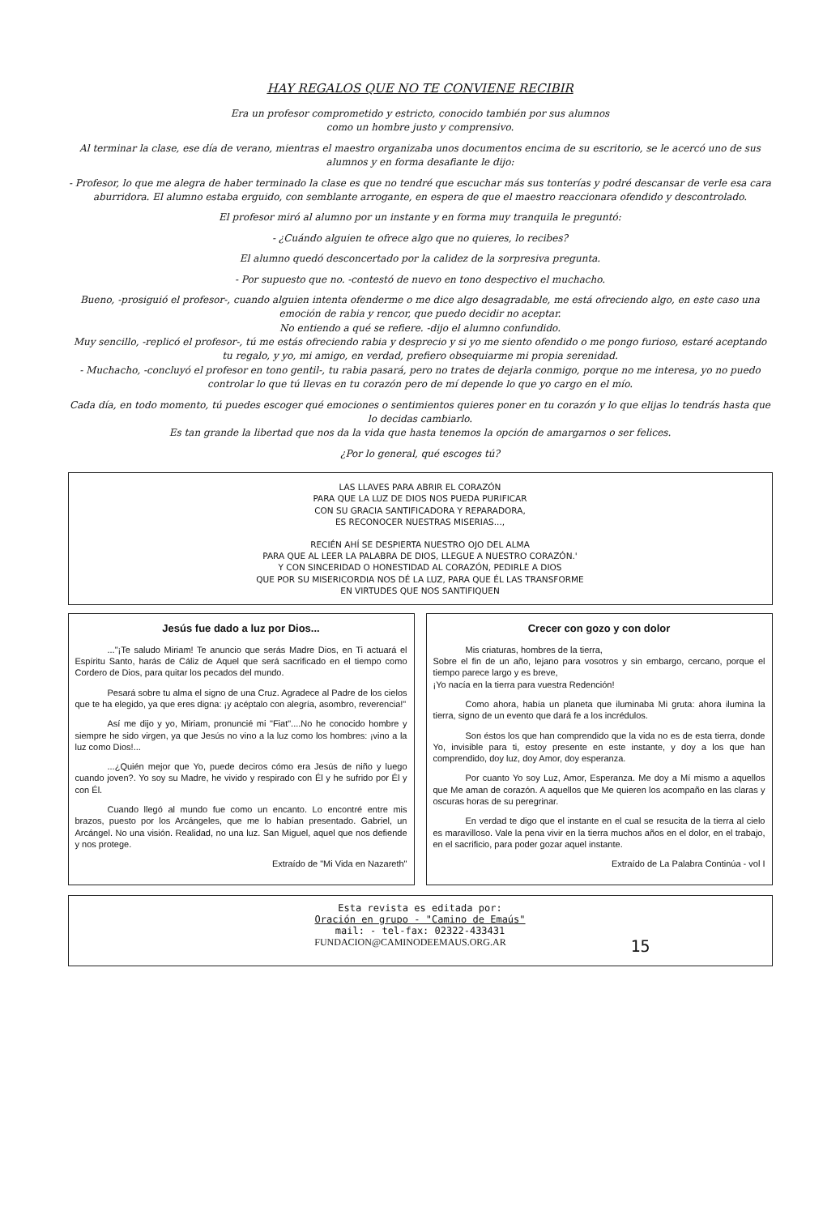HAY REGALOS QUE NO TE CONVIENE RECIBIR
Era un profesor comprometido y estricto, conocido también por sus alumnos
como un hombre justo y comprensivo.
Al terminar la clase, ese día de verano, mientras el maestro organizaba unos documentos encima de su escritorio, se le acercó uno de sus alumnos y en forma desafiante le dijo:
- Profesor, lo que me alegra de haber terminado la clase es que no tendré que escuchar más sus tonterías y podré descansar de verle esa cara aburridora. El alumno estaba erguido, con semblante arrogante, en espera de que el maestro reaccionara ofendido y descontrolado.
El profesor miró al alumno por un instante y en forma muy tranquila le preguntó:
- ¿Cuándo alguien te ofrece algo que no quieres, lo recibes?
El alumno quedó desconcertado por la calidez de la sorpresiva pregunta.
- Por supuesto que no. -contestó de nuevo en tono despectivo el muchacho.
Bueno, -prosiguió el profesor-, cuando alguien intenta ofenderme o me dice algo desagradable, me está ofreciendo algo, en este caso una emoción de rabia y rencor, que puedo decidir no aceptar.
No entiendo a qué se refiere. -dijo el alumno confundido.
Muy sencillo, -replicó el profesor-, tú me estás ofreciendo rabia y desprecio y si yo me siento ofendido o me pongo furioso, estaré aceptando tu regalo, y yo, mi amigo, en verdad, prefiero obsequiarme mi propia serenidad.
- Muchacho, -concluyó el profesor en tono gentil-, tu rabia pasará, pero no trates de dejarla conmigo, porque no me interesa, yo no puedo controlar lo que tú llevas en tu corazón pero de mí depende lo que yo cargo en el mío.
Cada día, en todo momento, tú puedes escoger qué emociones o sentimientos quieres poner en tu corazón y lo que elijas lo tendrás hasta que lo decidas cambiarlo.
Es tan grande la libertad que nos da la vida que hasta tenemos la opción de amargarnos o ser felices.
¿Por lo general, qué escoges tú?
LAS LLAVES PARA ABRIR EL CORAZÓN
PARA QUE LA LUZ DE DIOS NOS PUEDA PURIFICAR
CON SU GRACIA SANTIFICADORA Y REPARADORA,
ES RECONOCER NUESTRAS MISERIAS...,
RECIÉN AHÍ SE DESPIERTA NUESTRO OJO DEL ALMA
PARA QUE AL LEER LA PALABRA DE DIOS, LLEGUE A NUESTRO CORAZÓN.'
Y CON SINCERIDAD O HONESTIDAD AL CORAZÓN, PEDIRLE A DIOS
QUE POR SU MISERICORDIA NOS DÉ LA LUZ, PARA QUE ÉL LAS TRANSFORME
EN VIRTUDES QUE NOS SANTIFIQUEN
Jesús fue dado a luz por Dios...
..."¡Te saludo Miriam! Te anuncio que serás Madre Dios, en Ti actuará el Espíritu Santo, harás de Cáliz de Aquel que será sacrificado en el tiempo como Cordero de Dios, para quitar los pecados del mundo.
Pesará sobre tu alma el signo de una Cruz. Agradece al Padre de los cielos que te ha elegido, ya que eres digna: ¡y acéptalo con alegría, asombro, reverencia!"
Así me dijo y yo, Miriam, pronuncié mi "Fiat"....No he conocido hombre y siempre he sido virgen, ya que Jesús no vino a la luz como los hombres: ¡vino a la luz como Dios!...
...¿Quién mejor que Yo, puede deciros cómo era Jesús de niño y luego cuando joven?. Yo soy su Madre, he vivido y respirado con Él y he sufrido por Él y con Él.
Cuando llegó al mundo fue como un encanto. Lo encontré entre mis brazos, puesto por los Arcángeles, que me lo habían presentado. Gabriel, un Arcángel. No una visión. Realidad, no una luz. San Miguel, aquel que nos defiende y nos protege.
Extraído de "Mi Vida en Nazareth"
Crecer con gozo y con dolor
Mis criaturas, hombres de la tierra,
Sobre el fin de un año, lejano para vosotros y sin embargo, cercano, porque el tiempo parece largo y es breve,
¡Yo nacía en la tierra para vuestra Redención!
Como ahora, había un planeta que iluminaba Mi gruta: ahora ilumina la tierra, signo de un evento que dará fe a los incrédulos.
Son éstos los que han comprendido que la vida no es de esta tierra, donde Yo, invisible para ti, estoy presente en este instante, y doy a los que han comprendido, doy luz, doy Amor, doy esperanza.
Por cuanto Yo soy Luz, Amor, Esperanza. Me doy a Mí mismo a aquellos que Me aman de corazón. A aquellos que Me quieren los acompaño en las claras y oscuras horas de su peregrinar.
En verdad te digo que el instante en el cual se resucita de la tierra al cielo es maravilloso. Vale la pena vivir en la tierra muchos años en el dolor, en el trabajo, en el sacrificio, para poder gozar aquel instante.
Extraído de La Palabra Continúa - vol I
Esta revista es editada por:
Oración en grupo - "Camino de Emaús"
mail: - tel-fax: 02322-433431
FUNDACION@CAMINODEEMAUS.ORG.AR 15